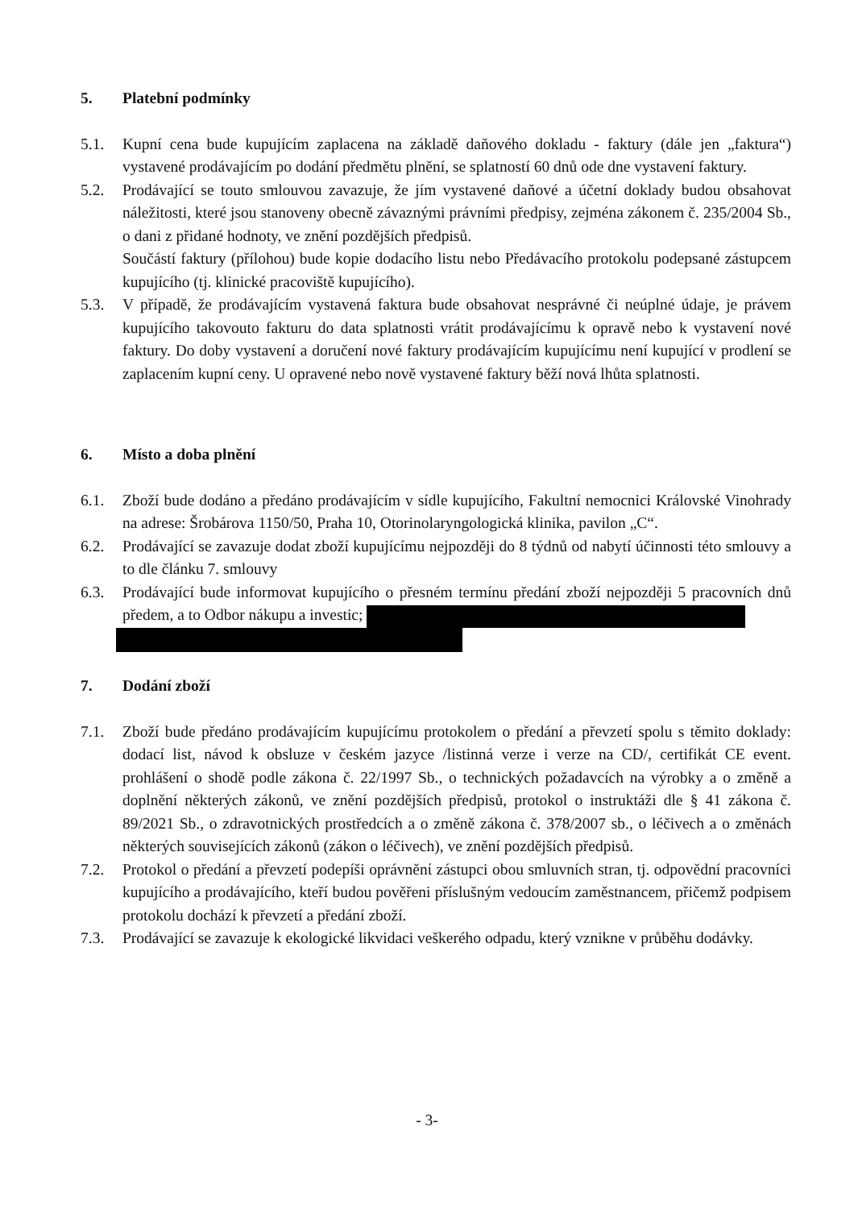5. Platební podmínky
5.1. Kupní cena bude kupujícím zaplacena na základě daňového dokladu - faktury (dále jen „faktura“) vystavené prodávajícím po dodání předmětu plnění, se splatností 60 dnů ode dne vystavení faktury.
5.2. Prodávající se touto smlouvou zavazuje, že jím vystavené daňové a účetní doklady budou obsahovat náležitosti, které jsou stanoveny obecně závaznými právními předpisy, zejména zákonem č. 235/2004 Sb., o dani z přidané hodnoty, ve znění pozdějších předpisů.
Součástí faktury (přílohou) bude kopie dodacího listu nebo Předávacího protokolu podepsané zástupcem kupujícího (tj. klinické pracoviště kupujícího).
5.3. V případě, že prodávajícím vystavená faktura bude obsahovat nesprávné či neúplné údaje, je právem kupujícího takovouto fakturu do data splatnosti vrátit prodávajícímu k opravě nebo k vystavení nové faktury. Do doby vystavení a doručení nové faktury prodávajícím kupujícímu není kupující v prodlení se zaplacením kupní ceny. U opravené nebo nově vystavené faktury běží nová lhůta splatnosti.
6. Místo a doba plnění
6.1. Zboží bude dodáno a předáno prodávajícím v sídle kupujícího, Fakultní nemocnici Královské Vinohrady na adrese: Šrobárova 1150/50, Praha 10, Otorinolaryngologická klinika, pavilon „C“.
6.2. Prodávající se zavazuje dodat zboží kupujícímu nejpozději do 8 týdnů od nabytí účinnosti této smlouvy a to dle článku 7. smlouvy
6.3. Prodávající bude informovat kupujícího o přesném termínu předání zboží nejpozději 5 pracovních dnů předem, a to Odbor nákupu a investic;
7. Dodání zboží
7.1. Zboží bude předáno prodávajícím kupujícímu protokolem o předání a převzetí spolu s těmito doklady: dodací list, návod k obsluze v českém jazyce /listinná verze i verze na CD/, certifikát CE event. prohlášení o shodě podle zákona č. 22/1997 Sb., o technických požadavcích na výrobky a o změně a doplnění některých zákonů, ve znění pozdějších předpisů, protokol o instruktáži dle § 41 zákona č. 89/2021 Sb., o zdravotnických prostředcích a o změně zákona č. 378/2007 sb., o léčivech a o změnách některých souvisejících zákonů (zákon o léčivech), ve znění pozdějších předpisů.
7.2. Protokol o předání a převzetí podepíši oprávněnί zástupci obou smluvních stran, tj. odpovědní pracovníci kupujícího a prodávajícího, kteří budou pověřeni příslušným vedoucím zaměstnancem, přičemž podpisem protokolu dochází k převzetí a předání zboží.
7.3. Prodávající se zavazuje k ekologické likvidaci veškerého odpadu, který vznikne v průběhu dodávky.
- 3-